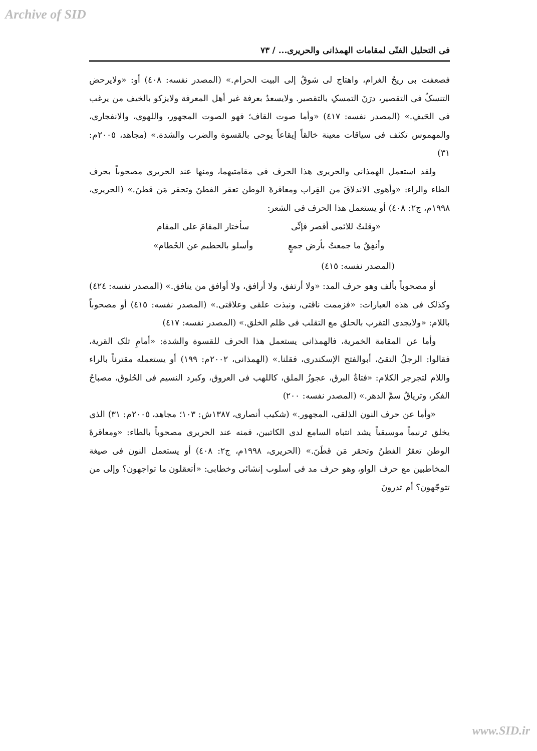Archive of SID
فی التحلیل الفنّی لمقامات الهمذانی والحریری... / ٧٣
فصعفت بی ریحُ الغرام، واهتاج لی شوقُ إلی البیت الحرام.» (المصدر نفسه: ٤٠٨) أو: «ولایرحض التنسکُ فی التقصیر، درَنَ التمسکِ بالتقصیر. ولایسعدُ بعرفة غیر أهل المعرفة ولایزکو بالخیف من یرغب فی الحَیفِ.» (المصدر نفسه: ٤١٧) «وأما صوت القاف؛ فهو الصوت المجهور، واللهوی، والانفجاری، والمهموس تکثف فی سیاقات معینة خالقاً إیقاعاً یوحی بالقسوة والضرب والشدة.» (مجاهد، ٢٠٠٥م: ٣١)
ولقد استعمل الهمذانی والحریری هذا الحرف فی مقامتیهما، ومنها عند الحریری مصحوباً بحرف الطاء والراء: «وأهوی الاندلاقَ من القِراب ومعاقرةَ الوطن تعقر الفطنَ وتحقر مَن قطنَ.» (الحریری، ١٩٩٨م، ج٢: ٤٠٨) أو یستعمل هذا الحرف فی الشعر:
«وقلتُ للائمی أقصر فإنِّی سأختار المقامَ علی المقام
وأنفِقُ ما جمعتُ بأرض جمعٍ وأسلو بالحطیم عن الحُطام»
(المصدر نفسه: ٤١٥)
أو مصحوباً بألف وهو حرف المد: «ولا أرتفق، ولا أرافق، ولا أوافق من ینافق.» (المصدر نفسه: ٤٢٤) وکذلک فی هذه العبارات: «فزممت ناقتی، ونبذت علقی وعلاقتی.» (المصدر نفسه: ٤١٥) أو مصحوباً باللام: «ولایجدی التقرب بالحلق مع التقلب فی ظلم الخلق.» (المصدر نفسه: ٤١٧)
وأما عن المقامة الخمریة، فالهمذانی یستعمل هذا الحرف للقسوة والشدة: «أمامِ تلک القریة، فقالوا: الرجلُ التقیُ، أبوالفتح الإسکندری، فقلنا.» (الهمذانی، ٢٠٠٢م: ١٩٩) أو یستعمله مقترناً بالراء واللام لتجرجر الکلام: «فتاةُ البرق، عجوزُ الملق، کاللهب فی العروق، وکبرد النسیم فی الحُلوق، مصباحُ الفکر، وتریاقُ سمِّ الدهر.» (المصدر نفسه: ٢٠٠)
«وأما عن حرف النون الذلقی، المجهور.» (شکیب أنصاری، ١٣٨٧ش: ١٠٣؛ مجاهد، ٢٠٠٥م: ٣١) الذی یخلق ترنیماً موسیقیاً یشد انتباه السامع لدی الکاتبین، فمنه عند الحریری مصحوباً بالطاء: «ومعاقرةَ الوطن تعقرُ الفطنُ وتحقر مَن قطَنَ.» (الحریری، ١٩٩٨م، ج٢: ٤٠٨) أو یستعمل النون فی صیغة المخاطبین مع حرف الواو، وهو حرف مد فی أسلوب إنشائی وخطابی: «أتعقلون ما تواجهون؟ وإلی من تتوجّهون؟ أم تدرونَ
www.SID.ir